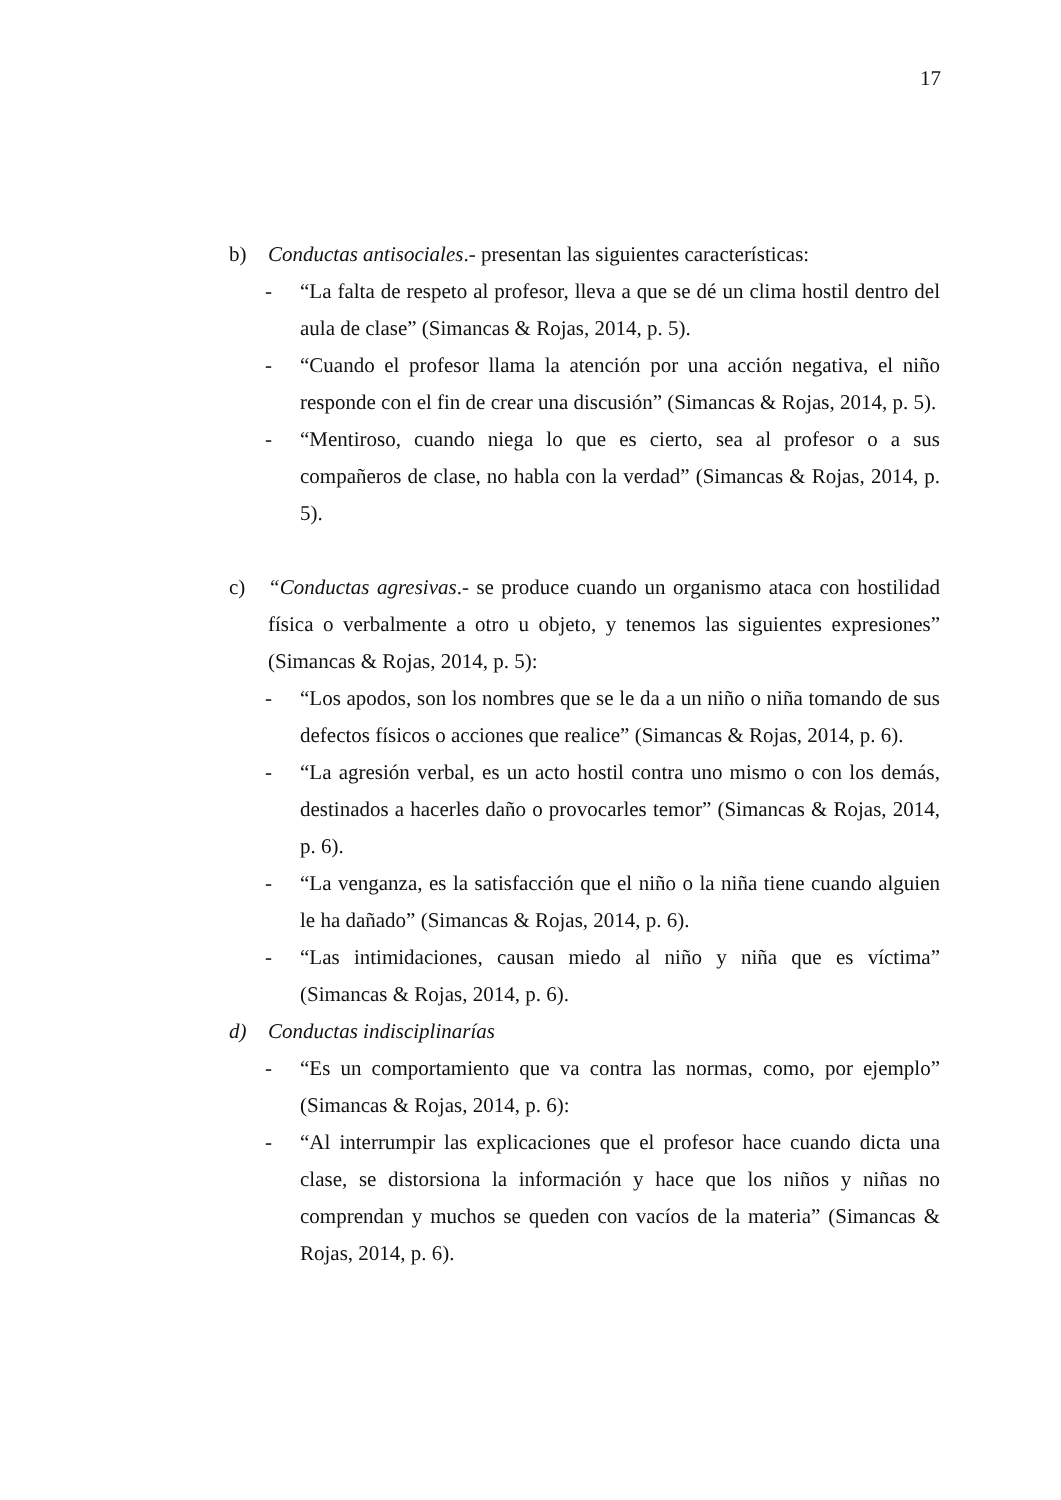17
b) Conductas antisociales.- presentan las siguientes características:
- “La falta de respeto al profesor, lleva a que se dé un clima hostil dentro del aula de clase” (Simancas & Rojas, 2014, p. 5).
- “Cuando el profesor llama la atención por una acción negativa, el niño responde con el fin de crear una discusión” (Simancas & Rojas, 2014, p. 5).
- “Mentiroso, cuando niega lo que es cierto, sea al profesor o a sus compañeros de clase, no habla con la verdad” (Simancas & Rojas, 2014, p. 5).
c) “Conductas agresivas.- se produce cuando un organismo ataca con hostilidad física o verbalmente a otro u objeto, y tenemos las siguientes expresiones” (Simancas & Rojas, 2014, p. 5):
- “Los apodos, son los nombres que se le da a un niño o niña tomando de sus defectos físicos o acciones que realice” (Simancas & Rojas, 2014, p. 6).
- “La agresión verbal, es un acto hostil contra uno mismo o con los demás, destinados a hacerles daño o provocarles temor” (Simancas & Rojas, 2014, p. 6).
- “La venganza, es la satisfacción que el niño o la niña tiene cuando alguien le ha dañado” (Simancas & Rojas, 2014, p. 6).
- “Las intimidaciones, causan miedo al niño y niña que es víctima” (Simancas & Rojas, 2014, p. 6).
d) Conductas indisciplinarías
- “Es un comportamiento que va contra las normas, como, por ejemplo” (Simancas & Rojas, 2014, p. 6):
- “Al interrumpir las explicaciones que el profesor hace cuando dicta una clase, se distorsiona la información y hace que los niños y niñas no comprendan y muchos se queden con vacíos de la materia” (Simancas & Rojas, 2014, p. 6).